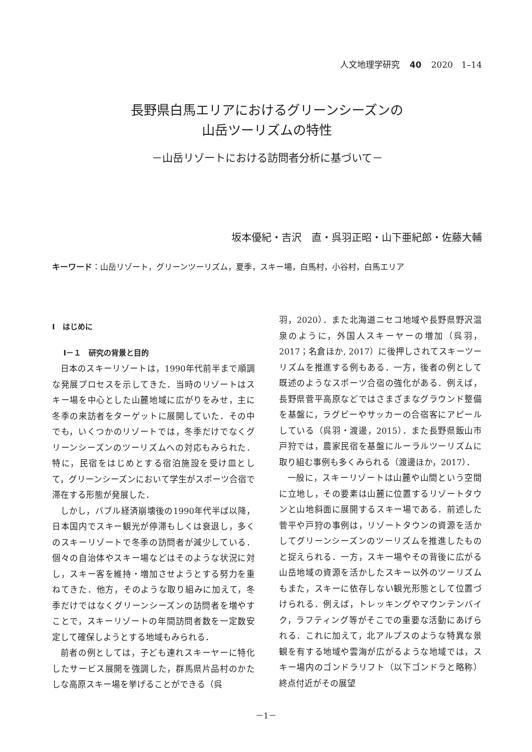人文地理学研究 40 2020　1–14
長野県白馬エリアにおけるグリーンシーズンの
山岳ツーリズムの特性
－山岳リゾートにおける訪問者分析に基づいて－
坂本優紀・吉沢　直・呉羽正昭・山下亜紀郎・佐藤大輔
キーワード：山岳リゾート，グリーンツーリズム，夏季，スキー場，白馬村，小谷村，白馬エリア
Ⅰ　はじめに
Ⅰ－１　研究の背景と目的
日本のスキーリゾートは，1990年代前半まで順調な発展プロセスを示してきた．当時のリゾートはスキー場を中心とした山麓地域に広がりをみせ，主に冬季の来訪者をターゲットに展開していた．その中でも，いくつかのリゾートでは，冬季だけでなくグリーンシーズンのツーリズムへの対応もみられた．特に，民宿をはじめとする宿泊施設を受け皿として，グリーンシーズンにおいて学生がスポーツ合宿で滞在する形態が発展した．
しかし，バブル経済崩壊後の1990年代半ば以降，日本国内でスキー観光が停滞もしくは衰退し，多くのスキーリゾートで冬季の訪問者が減少している．個々の自治体やスキー場などはそのような状況に対し，スキー客を維持・増加させようとする努力を重ねてきた．他方，そのような取り組みに加えて，冬季だけではなくグリーンシーズンの訪問者を増やすことで，スキーリゾートの年間訪問者数を一定数安定して確保しようとする地域もみられる．
前者の例としては，子ども連れスキーヤーに特化したサービス展開を強調した，群馬県片品村のかたしな高原スキー場を挙げることができる（呉
羽，2020）．また北海道ニセコ地域や長野県野沢温泉のように，外国人スキーヤーの増加（呉羽，2017；名倉ほか, 2017）に後押しされてスキーツーリズムを推進する例もある．一方，後者の例として既述のようなスポーツ合宿の強化がある．例えば，長野県菅平高原などではさまざまなグラウンド整備を基盤に，ラグビーやサッカーの合宿客にアピールしている（呉羽・渡邊，2015）．また長野県飯山市戸狩では，農家民宿を基盤にルーラルツーリズムに取り組む事例も多くみられる（渡邊ほか，2017）．
一般に，スキーリゾートは山麓や山間という空間に立地し，その要素は山麓に位置するリゾートタウンと山地斜面に展開するスキー場である．前述した菅平や戸狩の事例は，リゾートタウンの資源を活かしてグリーンシーズンのツーリズムを推進したものと捉えられる．一方，スキー場やその背後に広がる山岳地域の資源を活かしたスキー以外のツーリズムもまた，スキーに依存しない観光形態として位置づけられる．例えば，トレッキングやマウンテンバイク，ラフティング等がそこでの重要な活動にあげられる．これに加えて，北アルプスのような特異な景観を有する地域や雲海が広がるような地域では，スキー場内のゴンドラリフト（以下ゴンドラと略称）終点付近がその展望
－1－